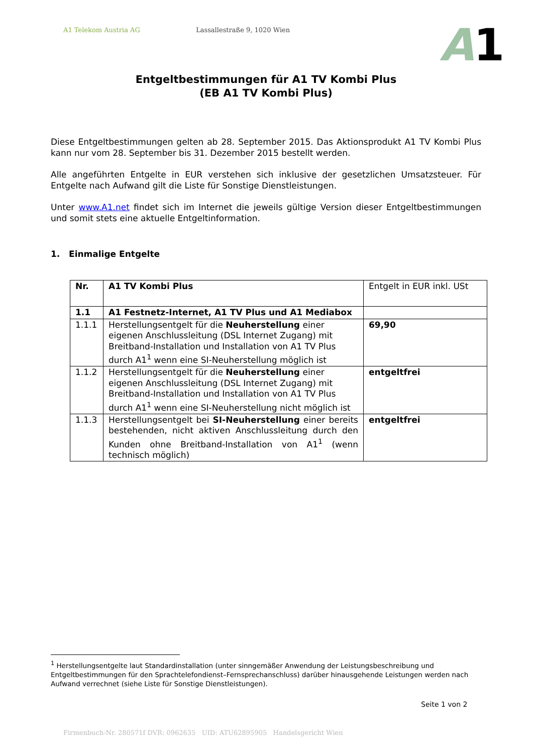A1 Telekom Austria AG Lassallestraße 9, 1020 Wien
A1
Entgeltbestimmungen für A1 TV Kombi Plus
(EB A1 TV Kombi Plus)
Diese Entgeltbestimmungen gelten ab 28. September 2015. Das Aktionsprodukt A1 TV Kombi Plus kann nur vom 28. September bis 31. Dezember 2015 bestellt werden.
Alle angeführten Entgelte in EUR verstehen sich inklusive der gesetzlichen Umsatzsteuer. Für Entgelte nach Aufwand gilt die Liste für Sonstige Dienstleistungen.
Unter www.A1.net findet sich im Internet die jeweils gültige Version dieser Entgeltbestimmungen und somit stets eine aktuelle Entgeltinformation.
1. Einmalige Entgelte
| Nr. | A1 TV Kombi Plus | Entgelt in EUR inkl. USt |
| 1.1 | A1 Festnetz-Internet, A1 TV Plus und A1 Mediabox | |
| 1.1.1 | Herstellungsentgelt für die Neuherstellung einer eigenen Anschlussleitung (DSL Internet Zugang) mit Breitband-Installation und Installation von A1 TV Plus durch A1<sup>1</sup> wenn eine SI-Neuherstellung möglich ist | 69,90 |
| 1.1.2 | Herstellungsentgelt für die Neuherstellung einer eigenen Anschlussleitung (DSL Internet Zugang) mit Breitband-Installation und Installation von A1 TV Plus durch A1<sup>1</sup> wenn eine SI-Neuherstellung nicht möglich ist | entgeltfrei |
| 1.1.3 | Herstellungsentgelt bei SI-Neuherstellung einer bereits bestehenden, nicht aktiven Anschlussleitung durch den Kunden ohne Breitband-Installation von A1<sup>1</sup> (wenn technisch möglich) | entgeltfrei |
<sup>1</sup> Herstellungsentgelte laut Standardinstallation (unter sinngemäßer Anwendung der Leistungsbeschreibung und Entgeltbestimmungen für den Sprachtelefondienst–Fernsprechanschluss) darüber hinausgehende Leistungen werden nach Aufwand verrechnet (siehe Liste für Sonstige Dienstleistungen).
Seite 1 von 2
Firmenbuch-Nr. 280571f DVR: 0962635 UID: ATU62895905 Handelsgericht Wien